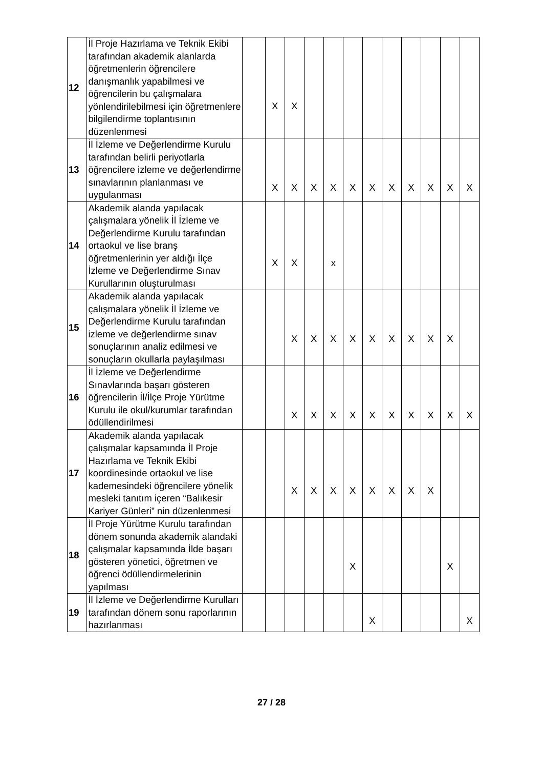| 12 | İl Proje Hazırlama ve Teknik Ekibi tarafından akademik alanlarda öğretmenlerin öğrencilere danışmanlık yapabilmesi ve öğrencilerin bu çalışmalara yönlendirilebilmesi için öğretmenlere bilgilendirme toplantısının düzenlenmesi | | X | X | | | | | | | | | |
| 13 | İl İzleme ve Değerlendirme Kurulu tarafından belirli periyotlarla öğrencilere izleme ve değerlendirme sınavlarının planlanması ve uygulanması | | X | X | X | X | X | X | X | X | X | X | X |
| 14 | Akademik alanda yapılacak çalışmalara yönelik İl İzleme ve Değerlendirme Kurulu tarafından ortaokul ve lise branş öğretmenlerinin yer aldığı İlçe İzleme ve Değerlendirme Sınav Kurullarının oluşturulması | | X | X | | x | | | | | | | |
| 15 | Akademik alanda yapılacak çalışmalara yönelik İl İzleme ve Değerlendirme Kurulu tarafından izleme ve değerlendirme sınav sonuçlarının analiz edilmesi ve sonuçların okullarla paylaşılması | | | X | X | X | X | X | X | X | X | X | |
| 16 | İl İzleme ve Değerlendirme Sınavlarında başarı gösteren öğrencilerin İl/İlçe Proje Yürütme Kurulu ile okul/kurumlar tarafından ödüllendirilmesi | | | X | X | X | X | X | X | X | X | X | X |
| 17 | Akademik alanda yapılacak çalışmalar kapsamında İl Proje Hazırlama ve Teknik Ekibi koordinesinde ortaokul ve lise kademesindeki öğrencilere yönelik mesleki tanıtım içeren “Balıkesir Kariyer Günleri” nin düzenlenmesi | | | X | X | X | X | X | X | X | X | | |
| 18 | İl Proje Yürütme Kurulu tarafından dönem sonunda akademik alandaki çalışmalar kapsamında İlde başarı gösteren yönetici, öğretmen ve öğrenci ödüllendirmelerinin yapılması | | | | | | X | | | | | X | |
| 19 | İl İzleme ve Değerlendirme Kurulları tarafından dönem sonu raporlarının hazırlanması | | | | | | | X | | | | | X |
27 / 28